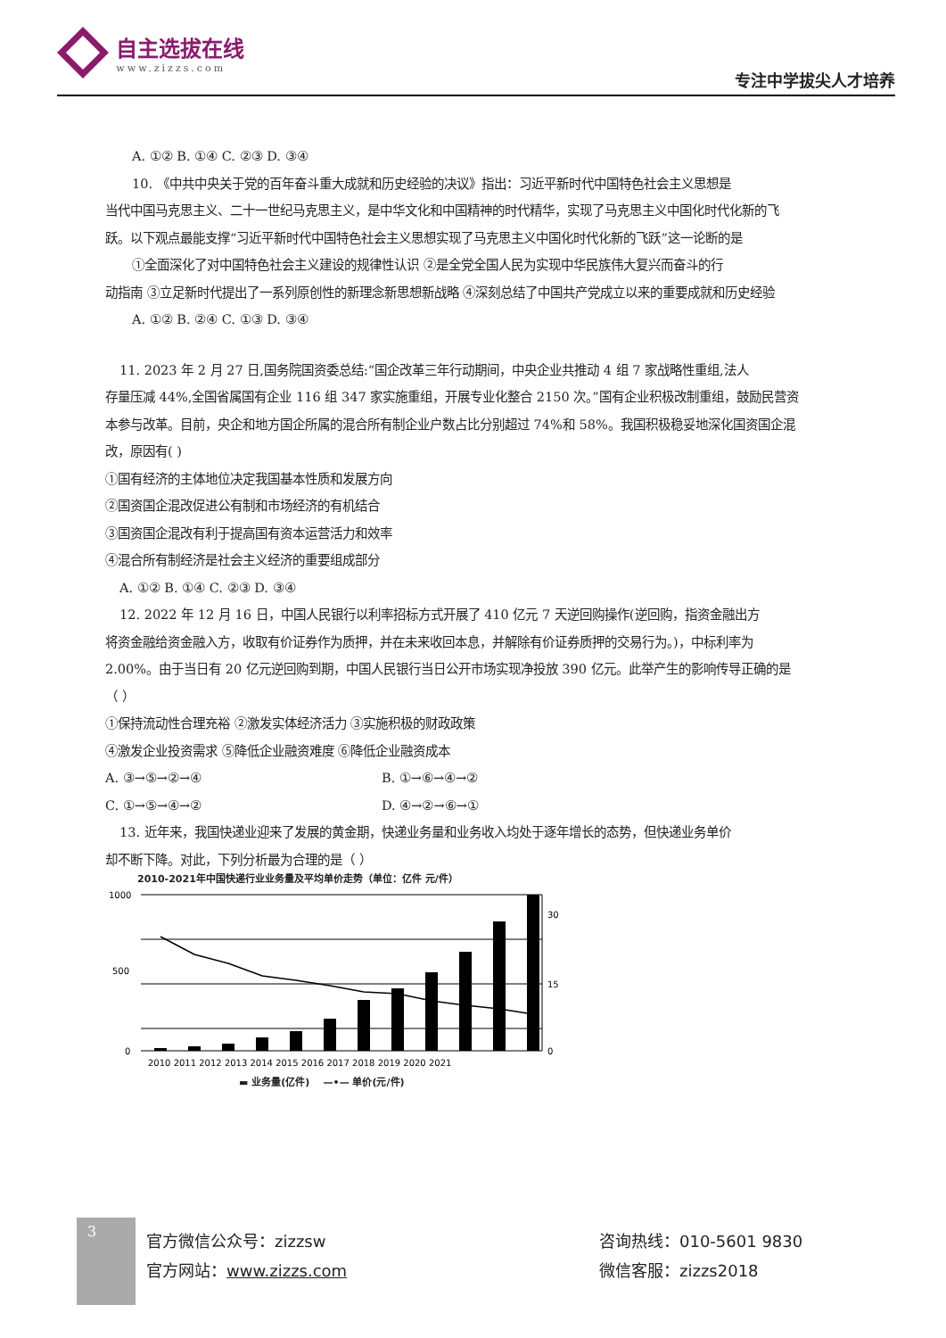自主选拔在线 www.zizzs.com
专注中学拔尖人才培养
A. ①② B. ①④ C. ②③ D. ③④
10. 《中共中央关于党的百年奋斗重大成就和历史经验的决议》指出：习近平新时代中国特色社会主义思想是
当代中国马克思主义、二十一世纪马克思主义，是中华文化和中国精神的时代精华，实现了马克思主义中国化时代化新的飞跃。以下观点最能支撑“习近平新时代中国特色社会主义思想实现了马克思主义中国化时代化新的飞跃”这一论断的是
①全面深化了对中国特色社会主义建设的规律性认识 ②是全党全国人民为实现中华民族伟大复兴而奋斗的行
动指南 ③立足新时代提出了一系列原创性的新理念新思想新战略 ④深刻总结了中国共产党成立以来的重要成就和历史经验
A. ①② B. ②④ C. ①③ D. ③④
11. 2023 年 2 月 27 日,国务院国资委总结:“国企改革三年行动期间，中央企业共推动 4 组 7 家战略性重组,法人
存量压减 44%,全国省属国有企业 116 组 347 家实施重组，开展专业化整合 2150 次。”国有企业积极改制重组，鼓励民营资本参与改革。目前，央企和地方国企所属的混合所有制企业户数占比分别超过 74%和 58%。我国积极稳妥地深化国资国企混改，原因有( )
①国有经济的主体地位决定我国基本性质和发展方向
②国资国企混改促进公有制和市场经济的有机结合
③国资国企混改有利于提高国有资本运营活力和效率
④混合所有制经济是社会主义经济的重要组成部分
A. ①② B. ①④ C. ②③ D. ③④
12. 2022 年 12 月 16 日，中国人民银行以利率招标方式开展了 410 亿元 7 天逆回购操作(逆回购，指资金融出方
将资金融给资金融入方，收取有价证券作为质押，并在未来收回本息，并解除有价证券质押的交易行为。)，中标利率为 2.00%。由于当日有 20 亿元逆回购到期，中国人民银行当日公开市场实现净投放 390 亿元。此举产生的影响传导正确的是（ ）
①保持流动性合理充裕 ②激发实体经济活力 ③实施积极的财政政策
④激发企业投资需求 ⑤降低企业融资难度 ⑥降低企业融资成本
A. ③→⑤→②→④ B. ①→⑥→④→②
C. ①→⑤→④→② D. ④→②→⑥→①
13. 近年来，我国快递业迎来了发展的黄金期，快递业务量和业务收入均处于逐年增长的态势，但快递业务单价
却不断下降。对此，下列分析最为合理的是（ ）
2010-2021年中国快递行业业务量及平均单价走势（单位：亿件 元/件）
1000
500
0
30
15
0
2010 2011 2012 2013 2014 2015 2016 2017 2018 2019 2020 2021
▬ 业务量(亿件) —•— 单价(元/件)
3
官方微信公众号：zizzsw
官方网站：www.zizzs.com
咨询热线：010-5601 9830
微信客服：zizzs2018